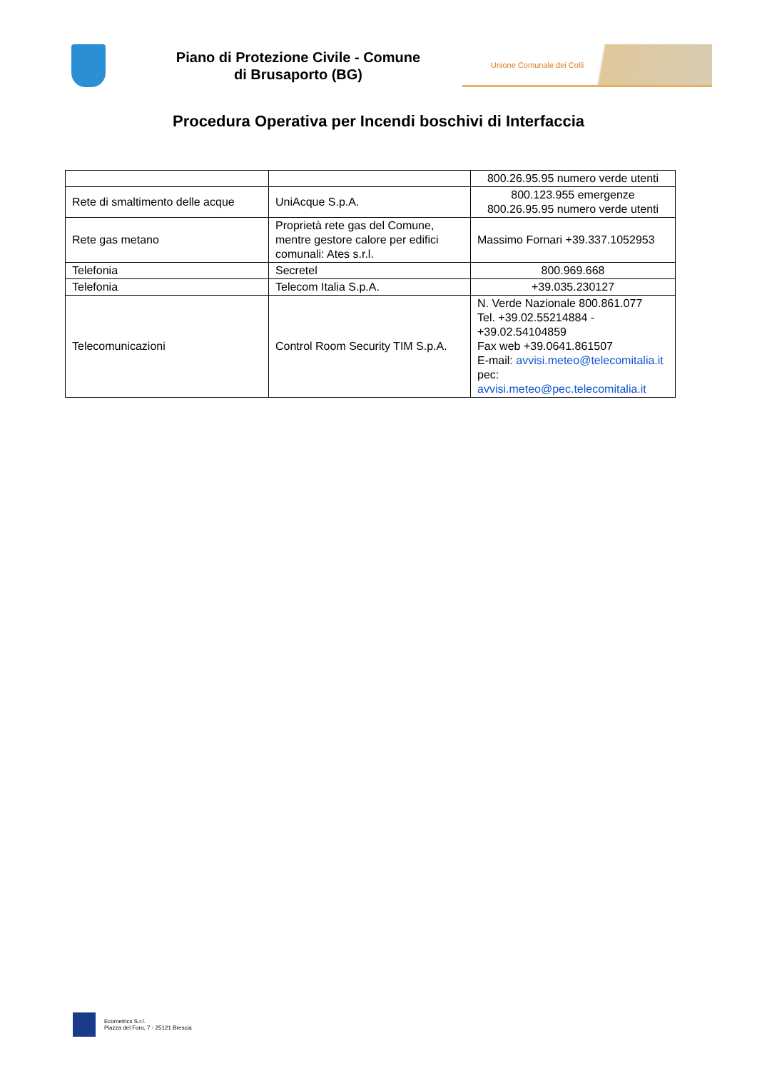Piano di Protezione Civile - Comune di Brusaporto (BG)
Unione Comunale dei Colli
Procedura Operativa per Incendi boschivi di Interfaccia
| | | 800.26.95.95 numero verde utenti |
| Rete di smaltimento delle acque | UniAcque S.p.A. | 800.123.955 emergenze 800.26.95.95 numero verde utenti |
| Rete gas metano | Proprietà rete gas del Comune, mentre gestore calore per edifici comunali: Ates s.r.l. | Massimo Fornari +39.337.1052953 |
| Telefonia | Secretel | 800.969.668 |
| Telefonia | Telecom Italia S.p.A. | +39.035.230127 |
| Telecomunicazioni | Control Room Security TIM S.p.A. | N. Verde Nazionale 800.861.077 Tel. +39.02.55214884 - +39.02.54104859 Fax web +39.0641.861507 E-mail: avvisi.meteo@telecomitalia.it pec: avvisi.meteo@pec.telecomitalia.it |
Ecometrics S.r.l.
Piazza del Foro, 7 - 25121 Brescia